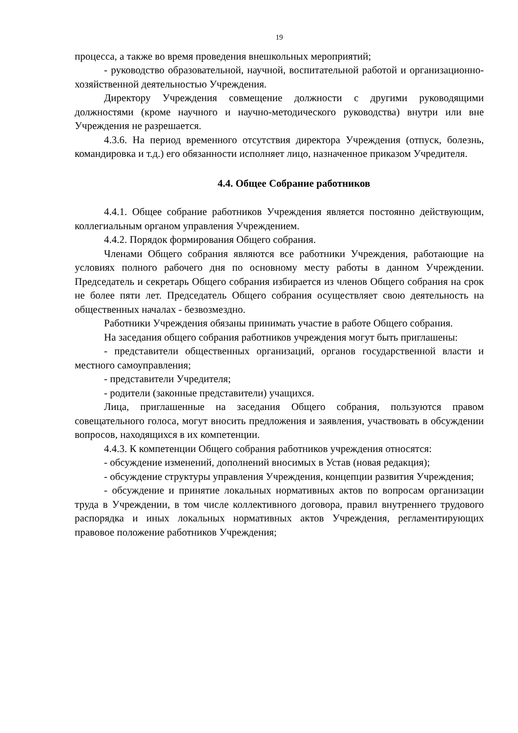19
процесса, а также во время проведения внешкольных мероприятий;
- руководство образовательной, научной, воспитательной работой и организационно-хозяйственной деятельностью Учреждения.
Директору Учреждения совмещение должности с другими руководящими должностями (кроме научного и научно-методического руководства) внутри или вне Учреждения не разрешается.
4.3.6. На период временного отсутствия директора Учреждения (отпуск, болезнь, командировка и т.д.) его обязанности исполняет лицо, назначенное приказом Учредителя.
4.4. Общее Собрание работников
4.4.1. Общее собрание работников Учреждения является постоянно действующим, коллегиальным органом управления Учреждением.
4.4.2. Порядок формирования Общего собрания.
Членами Общего собрания являются все работники Учреждения, работающие на условиях полного рабочего дня по основному месту работы в данном Учреждении. Председатель и секретарь Общего собрания избирается из членов Общего собрания на срок не более пяти лет. Председатель Общего собрания осуществляет свою деятельность на общественных началах - безвозмездно.
Работники Учреждения обязаны принимать участие в работе Общего собрания.
На заседания общего собрания работников учреждения могут быть приглашены:
- представители общественных организаций, органов государственной власти и местного самоуправления;
- представители Учредителя;
- родители (законные представители) учащихся.
Лица, приглашенные на заседания Общего собрания, пользуются правом совещательного голоса, могут вносить предложения и заявления, участвовать в обсуждении вопросов, находящихся в их компетенции.
4.4.3. К компетенции Общего собрания работников учреждения относятся:
- обсуждение изменений, дополнений вносимых в Устав (новая редакция);
- обсуждение структуры управления Учреждения, концепции развития Учреждения;
- обсуждение и принятие локальных нормативных актов по вопросам организации труда в Учреждении, в том числе коллективного договора, правил внутреннего трудового распорядка и иных локальных нормативных актов Учреждения, регламентирующих правовое положение работников Учреждения;